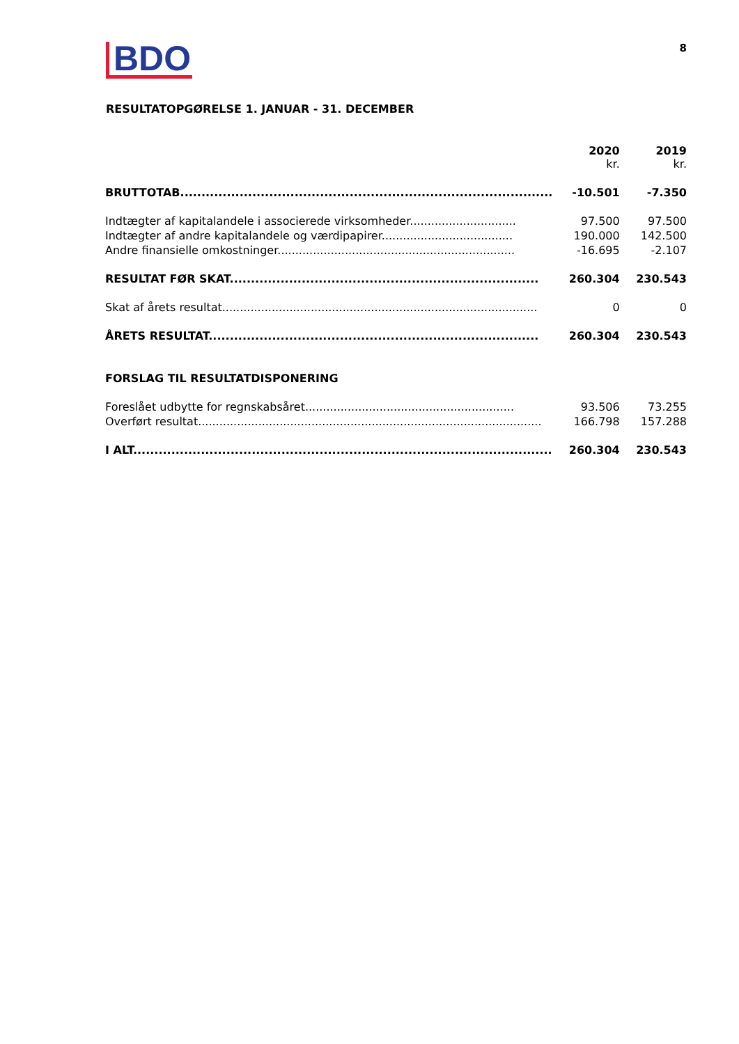BDO
8
RESULTATOPGØRELSE 1. JANUAR - 31. DECEMBER
| | 2020 kr. | 2019 kr. |
| --- | --- | --- |
| BRUTTOTAB........................................................................................ | -10.501 | -7.350 |
| Indtægter af kapitalandele i associerede virksomheder.............................. | 97.500 | 97.500 |
| Indtægter af andre kapitalandele og værdipapirer..................................... | 190.000 | 142.500 |
| Andre finansielle omkostninger................................................................... | -16.695 | -2.107 |
| RESULTAT FØR SKAT......................................................................... | 260.304 | 230.543 |
| Skat af årets resultat......................................................................................... | 0 | 0 |
| ÅRETS RESULTAT.............................................................................. | 260.304 | 230.543 |
| FORSLAG TIL RESULTATDISPONERING | | |
| Foreslået udbytte for regnskabsåret........................................................... | 93.506 | 73.255 |
| Overført resultat................................................................................................. | 166.798 | 157.288 |
| I ALT................................................................................................... | 260.304 | 230.543 |